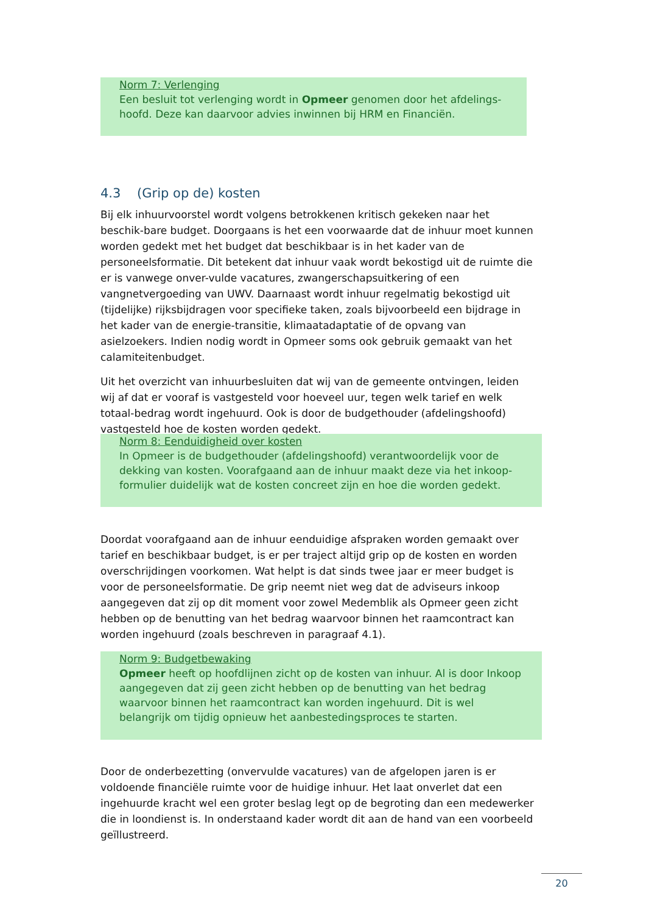Norm 7: Verlenging
Een besluit tot verlenging wordt in Opmeer genomen door het afdelings-hoofd. Deze kan daarvoor advies inwinnen bij HRM en Financiën.
4.3 (Grip op de) kosten
Bij elk inhuurvoorstel wordt volgens betrokkenen kritisch gekeken naar het beschik-bare budget. Doorgaans is het een voorwaarde dat de inhuur moet kunnen worden gedekt met het budget dat beschikbaar is in het kader van de personeelsformatie. Dit betekent dat inhuur vaak wordt bekostigd uit de ruimte die er is vanwege onver-vulde vacatures, zwangerschapsuitkering of een vangnetvergoeding van UWV. Daarnaast wordt inhuur regelmatig bekostigd uit (tijdelijke) rijksbijdragen voor specifieke taken, zoals bijvoorbeeld een bijdrage in het kader van de energie-transitie, klimaatadaptatie of de opvang van asielzoekers. Indien nodig wordt in Opmeer soms ook gebruik gemaakt van het calamiteitenbudget.
Uit het overzicht van inhuurbesluiten dat wij van de gemeente ontvingen, leiden wij af dat er vooraf is vastgesteld voor hoeveel uur, tegen welk tarief en welk totaal-bedrag wordt ingehuurd. Ook is door de budgethouder (afdelingshoofd) vastgesteld hoe de kosten worden gedekt.
Norm 8: Eenduidigheid over kosten
In Opmeer is de budgethouder (afdelingshoofd) verantwoordelijk voor de dekking van kosten. Voorafgaand aan de inhuur maakt deze via het inkoop-formulier duidelijk wat de kosten concreet zijn en hoe die worden gedekt.
Doordat voorafgaand aan de inhuur eenduidige afspraken worden gemaakt over tarief en beschikbaar budget, is er per traject altijd grip op de kosten en worden overschrijdingen voorkomen. Wat helpt is dat sinds twee jaar er meer budget is voor de personeelsformatie. De grip neemt niet weg dat de adviseurs inkoop aangegeven dat zij op dit moment voor zowel Medemblik als Opmeer geen zicht hebben op de benutting van het bedrag waarvoor binnen het raamcontract kan worden ingehuurd (zoals beschreven in paragraaf 4.1).
Norm 9: Budgetbewaking
Opmeer heeft op hoofdlijnen zicht op de kosten van inhuur. Al is door Inkoop aangegeven dat zij geen zicht hebben op de benutting van het bedrag waarvoor binnen het raamcontract kan worden ingehuurd. Dit is wel belangrijk om tijdig opnieuw het aanbestedingsproces te starten.
Door de onderbezetting (onvervulde vacatures) van de afgelopen jaren is er voldoende financiële ruimte voor de huidige inhuur. Het laat onverlet dat een ingehuurde kracht wel een groter beslag legt op de begroting dan een medewerker die in loondienst is. In onderstaand kader wordt dit aan de hand van een voorbeeld geïllustreerd.
20